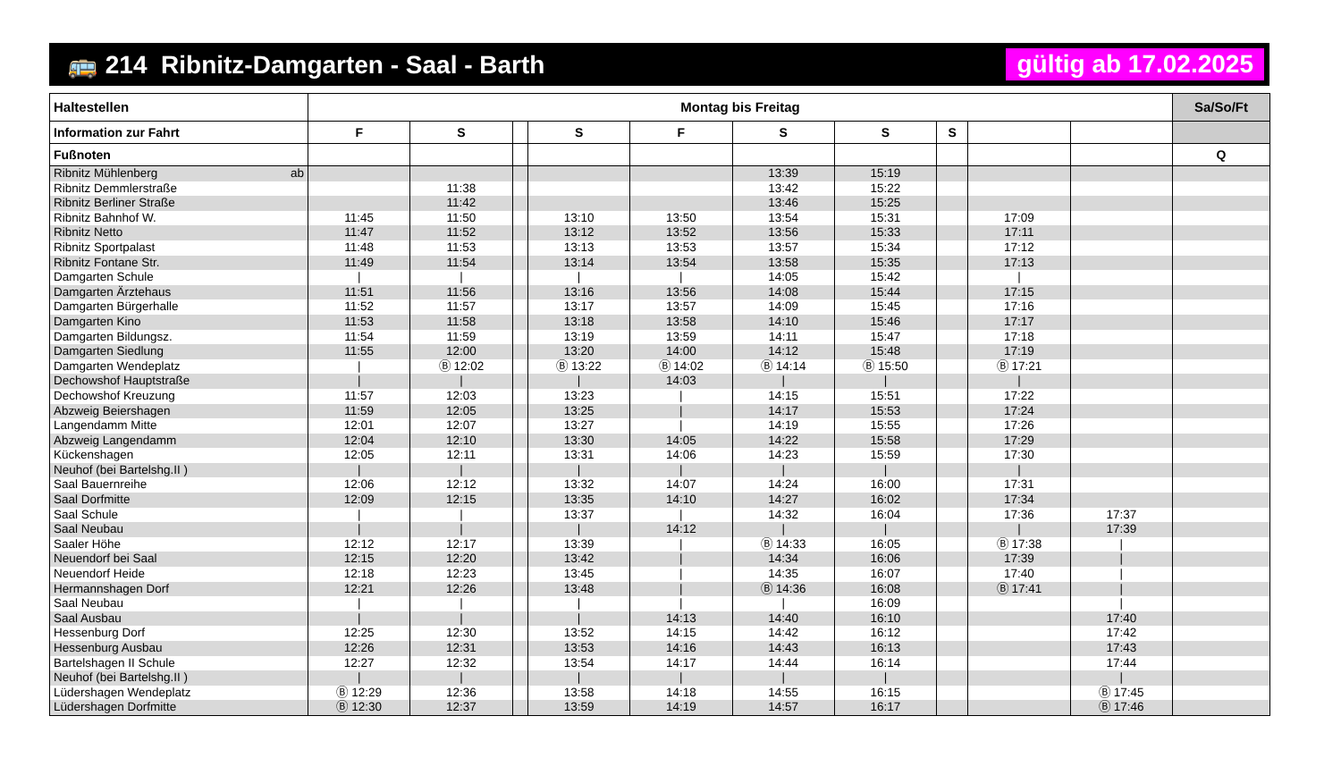🚌 214 Ribnitz-Damgarten - Saal - Barth gültig ab 17.02.2025
| Haltestellen | Montag bis Freitag | | | | | | | | | | Sa/So/Ft |
| --- | --- | --- | --- | --- | --- | --- | --- | --- | --- | --- | --- |
| Information zur Fahrt | F | S | | S | F | S | S | S | | | |
| Fußnoten | | | | | | | | | | | Q |
| Ribnitz Mühlenberg ab | | | | | | 13:39 | 15:19 | | | | |
| Ribnitz Demmlerstraße | | 11:38 | | | | 13:42 | 15:22 | | | | |
| Ribnitz Berliner Straße | | 11:42 | | | | 13:46 | 15:25 | | | | |
| Ribnitz Bahnhof W. | 11:45 | 11:50 | | 13:10 | 13:50 | 13:54 | 15:31 | | 17:09 | | |
| Ribnitz Netto | 11:47 | 11:52 | | 13:12 | 13:52 | 13:56 | 15:33 | | 17:11 | | |
| Ribnitz Sportpalast | 11:48 | 11:53 | | 13:13 | 13:53 | 13:57 | 15:34 | | 17:12 | | |
| Ribnitz Fontane Str. | 11:49 | 11:54 | | 13:14 | 13:54 | 13:58 | 15:35 | | 17:13 | | |
| Damgarten Schule | / | / | | / | / | 14:05 | 15:42 | | / | | |
| Damgarten Ärztehaus | 11:51 | 11:56 | | 13:16 | 13:56 | 14:08 | 15:44 | | 17:15 | | |
| Damgarten Bürgerhalle | 11:52 | 11:57 | | 13:17 | 13:57 | 14:09 | 15:45 | | 17:16 | | |
| Damgarten Kino | 11:53 | 11:58 | | 13:18 | 13:58 | 14:10 | 15:46 | | 17:17 | | |
| Damgarten Bildungsz. | 11:54 | 11:59 | | 13:19 | 13:59 | 14:11 | 15:47 | | 17:18 | | |
| Damgarten Siedlung | 11:55 | 12:00 | | 13:20 | 14:00 | 14:12 | 15:48 | | 17:19 | | |
| Damgarten Wendeplatz | / | Ⓑ 12:02 | | Ⓑ 13:22 | Ⓑ 14:02 | Ⓑ 14:14 | Ⓑ 15:50 | | Ⓑ 17:21 | | |
| Dechowshof Hauptstraße | / | / | | / | 14:03 | / | / | | / | | |
| Dechowshof Kreuzung | 11:57 | 12:03 | | 13:23 | / | 14:15 | 15:51 | | 17:22 | | |
| Abzweig Beiershagen | 11:59 | 12:05 | | 13:25 | / | 14:17 | 15:53 | | 17:24 | | |
| Langendamm Mitte | 12:01 | 12:07 | | 13:27 | / | 14:19 | 15:55 | | 17:26 | | |
| Abzweig Langendamm | 12:04 | 12:10 | | 13:30 | 14:05 | 14:22 | 15:58 | | 17:29 | | |
| Kückenshagen | 12:05 | 12:11 | | 13:31 | 14:06 | 14:23 | 15:59 | | 17:30 | | |
| Neuhof (bei Bartelshg.II ) | / | / | | / | / | / | / | | / | | |
| Saal Bauernreihe | 12:06 | 12:12 | | 13:32 | 14:07 | 14:24 | 16:00 | | 17:31 | | |
| Saal Dorfmitte | 12:09 | 12:15 | | 13:35 | 14:10 | 14:27 | 16:02 | | 17:34 | | |
| Saal Schule | / | / | | 13:37 | / | 14:32 | 16:04 | | 17:36 | 17:37 | |
| Saal Neubau | / | / | | / | 14:12 | / | / | | / | 17:39 | |
| Saaler Höhe | 12:12 | 12:17 | | 13:39 | / | Ⓑ 14:33 | 16:05 | | Ⓑ 17:38 | / | |
| Neuendorf bei Saal | 12:15 | 12:20 | | 13:42 | / | 14:34 | 16:06 | | 17:39 | / | |
| Neuendorf Heide | 12:18 | 12:23 | | 13:45 | / | 14:35 | 16:07 | | 17:40 | / | |
| Hermannshagen Dorf | 12:21 | 12:26 | | 13:48 | / | Ⓑ 14:36 | 16:08 | | Ⓑ 17:41 | / | |
| Saal Neubau | / | / | | / | / | / | 16:09 | | | / | |
| Saal Ausbau | / | / | | / | 14:13 | 14:40 | 16:10 | | | 17:40 | |
| Hessenburg Dorf | 12:25 | 12:30 | | 13:52 | 14:15 | 14:42 | 16:12 | | | 17:42 | |
| Hessenburg Ausbau | 12:26 | 12:31 | | 13:53 | 14:16 | 14:43 | 16:13 | | | 17:43 | |
| Bartelshagen II Schule | 12:27 | 12:32 | | 13:54 | 14:17 | 14:44 | 16:14 | | | 17:44 | |
| Neuhof (bei Bartelshg.II ) | / | / | | / | / | / | / | | | / | |
| Lüdershagen Wendeplatz | Ⓑ 12:29 | 12:36 | | 13:58 | 14:18 | 14:55 | 16:15 | | | Ⓑ 17:45 | |
| Lüdershagen Dorfmitte | Ⓑ 12:30 | 12:37 | | 13:59 | 14:19 | 14:57 | 16:17 | | | Ⓑ 17:46 | |